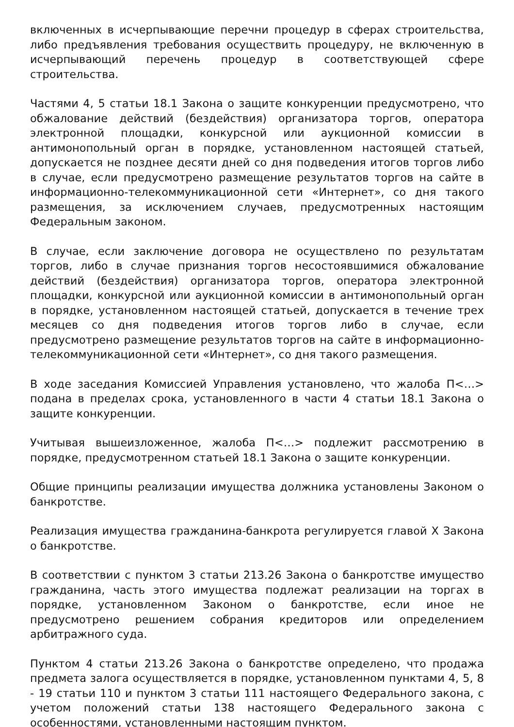включенных в исчерпывающие перечни процедур в сферах строительства, либо предъявления требования осуществить процедуру, не включенную в исчерпывающий перечень процедур в соответствующей сфере строительства.
Частями 4, 5 статьи 18.1 Закона о защите конкуренции предусмотрено, что обжалование действий (бездействия) организатора торгов, оператора электронной площадки, конкурсной или аукционной комиссии в антимонопольный орган в порядке, установленном настоящей статьей, допускается не позднее десяти дней со дня подведения итогов торгов либо в случае, если предусмотрено размещение результатов торгов на сайте в информационно-телекоммуникационной сети «Интернет», со дня такого размещения, за исключением случаев, предусмотренных настоящим Федеральным законом.
В случае, если заключение договора не осуществлено по результатам торгов, либо в случае признания торгов несостоявшимися обжалование действий (бездействия) организатора торгов, оператора электронной площадки, конкурсной или аукционной комиссии в антимонопольный орган в порядке, установленном настоящей статьей, допускается в течение трех месяцев со дня подведения итогов торгов либо в случае, если предусмотрено размещение результатов торгов на сайте в информационно-телекоммуникационной сети «Интернет», со дня такого размещения.
В ходе заседания Комиссией Управления установлено, что жалоба П<…> подана в пределах срока, установленного в части 4 статьи 18.1 Закона о защите конкуренции.
Учитывая вышеизложенное, жалоба П<…> подлежит рассмотрению в порядке, предусмотренном статьей 18.1 Закона о защите конкуренции.
Общие принципы реализации имущества должника установлены Законом о банкротстве.
Реализация имущества гражданина-банкрота регулируется главой X Закона о банкротстве.
В соответствии с пунктом 3 статьи 213.26 Закона о банкротстве имущество гражданина, часть этого имущества подлежат реализации на торгах в порядке, установленном Законом о банкротстве, если иное не предусмотрено решением собрания кредиторов или определением арбитражного суда.
Пунктом 4 статьи 213.26 Закона о банкротстве определено, что продажа предмета залога осуществляется в порядке, установленном пунктами 4, 5, 8 - 19 статьи 110 и пунктом 3 статьи 111 настоящего Федерального закона, с учетом положений статьи 138 настоящего Федерального закона с особенностями, установленными настоящим пунктом.